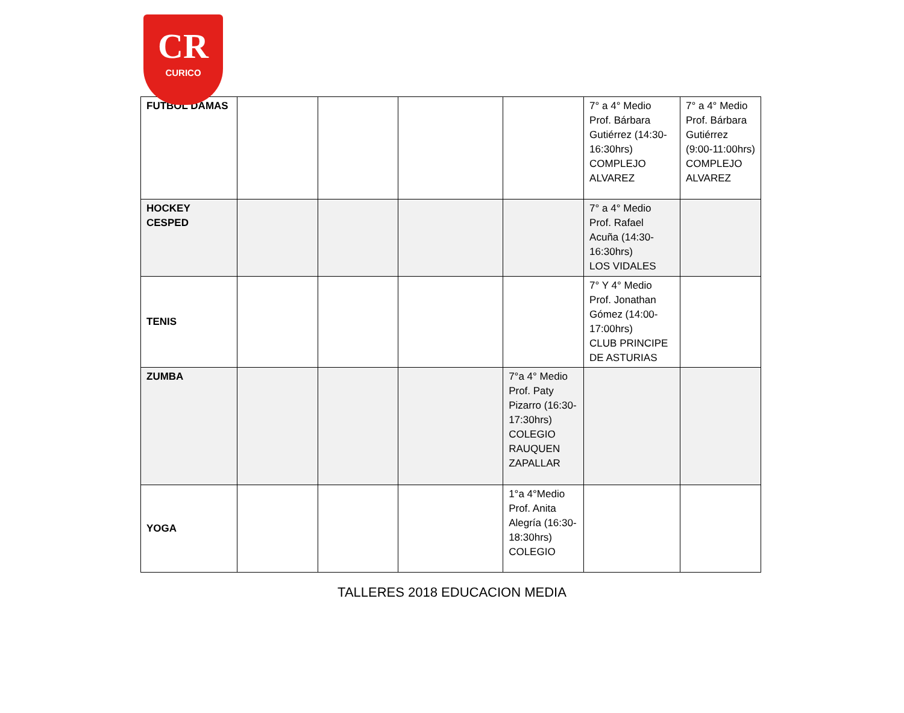CR
CURICO
| FUTBOL DAMAS | | | | | 7° a 4° Medio Prof. Bárbara Gutiérrez (14:30-16:30hrs) COMPLEJO ALVAREZ | 7° a 4° Medio Prof. Bárbara Gutiérrez (9:00-11:00hrs) COMPLEJO ALVAREZ |
| HOCKEY CESPED | | | | | 7° a 4° Medio Prof. Rafael Acuña (14:30-16:30hrs) LOS VIDALES | |
| TENIS | | | | | 7° Y 4° Medio Prof. Jonathan Gómez (14:00-17:00hrs) CLUB PRINCIPE DE ASTURIAS | |
| ZUMBA | | | | 7°a 4° Medio Prof. Paty Pizarro (16:30-17:30hrs) COLEGIO RAUQUEN ZAPALLAR | | |
| YOGA | | | | 1°a 4°Medio Prof. Anita Alegría (16:30-18:30hrs) COLEGIO | | |
TALLERES 2018 EDUCACION MEDIA